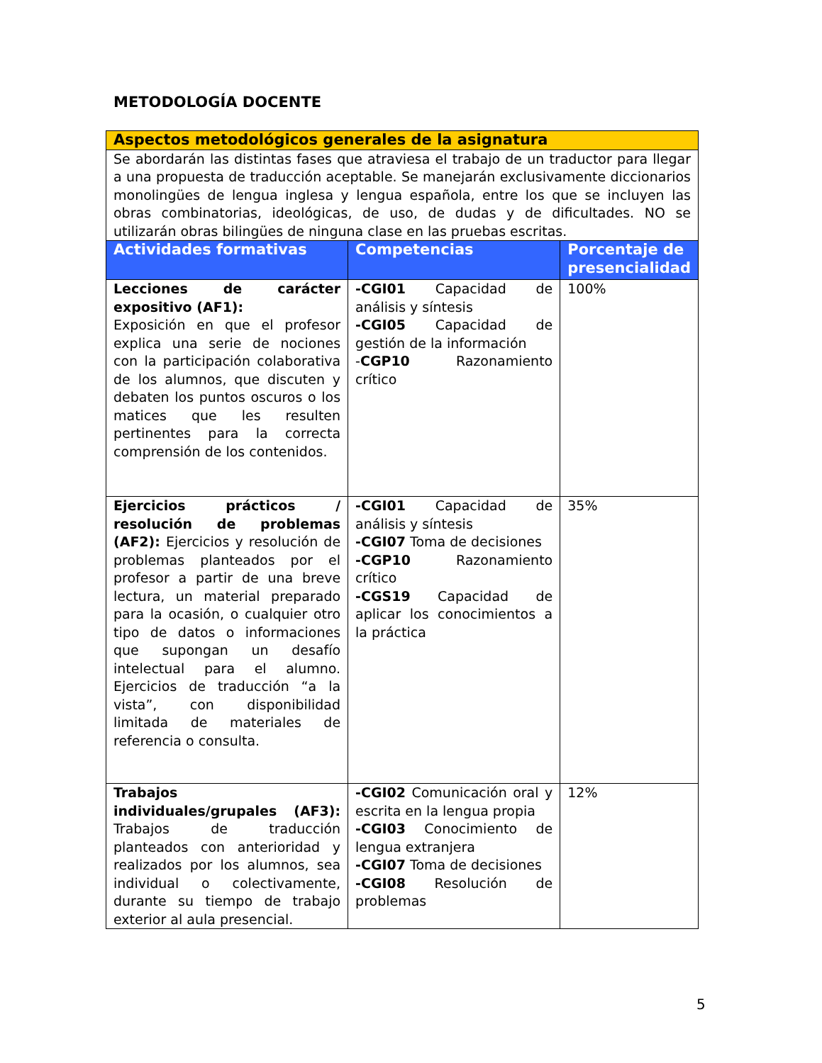METODOLOGÍA DOCENTE
| Aspectos metodológicos generales de la asignatura | | |
| Se abordarán las distintas fases que atraviesa el trabajo de un traductor para llegar a una propuesta de traducción aceptable. Se manejarán exclusivamente diccionarios monolingües de lengua inglesa y lengua española, entre los que se incluyen las obras combinatorias, ideológicas, de uso, de dudas y de dificultades. NO se utilizarán obras bilingües de ninguna clase en las pruebas escritas. | | |
| Actividades formativas | Competencias | Porcentaje de presencialidad |
| Lecciones de carácter expositivo (AF1): Exposición en que el profesor explica una serie de nociones con la participación colaborativa de los alumnos, que discuten y debaten los puntos oscuros o los matices que les resulten pertinentes para la correcta comprensión de los contenidos. | -CGI01 Capacidad de análisis y síntesis -CGI05 Capacidad de gestión de la información - CGP10 Razonamiento crítico | 100% |
| Ejercicios prácticos / resolución de problemas (AF2): Ejercicios y resolución de problemas planteados por el profesor a partir de una breve lectura, un material preparado para la ocasión, o cualquier otro tipo de datos o informaciones que supongan un desafío intelectual para el alumno. Ejercicios de traducción “a la vista”, con disponibilidad limitada de materiales de referencia o consulta. | -CGI01 Capacidad de análisis y síntesis -CGI07 Toma de decisiones -CGP10 Razonamiento crítico -CGS19 Capacidad de aplicar los conocimientos a la práctica | 35% |
| Trabajos individuales/grupales (AF3): Trabajos de traducción planteados con anterioridad y realizados por los alumnos, sea individual o colectivamente, durante su tiempo de trabajo exterior al aula presencial. | -CGI02 Comunicación oral y escrita en la lengua propia -CGI03 Conocimiento de lengua extranjera -CGI07 Toma de decisiones -CGI08 Resolución de problemas | 12% |
5